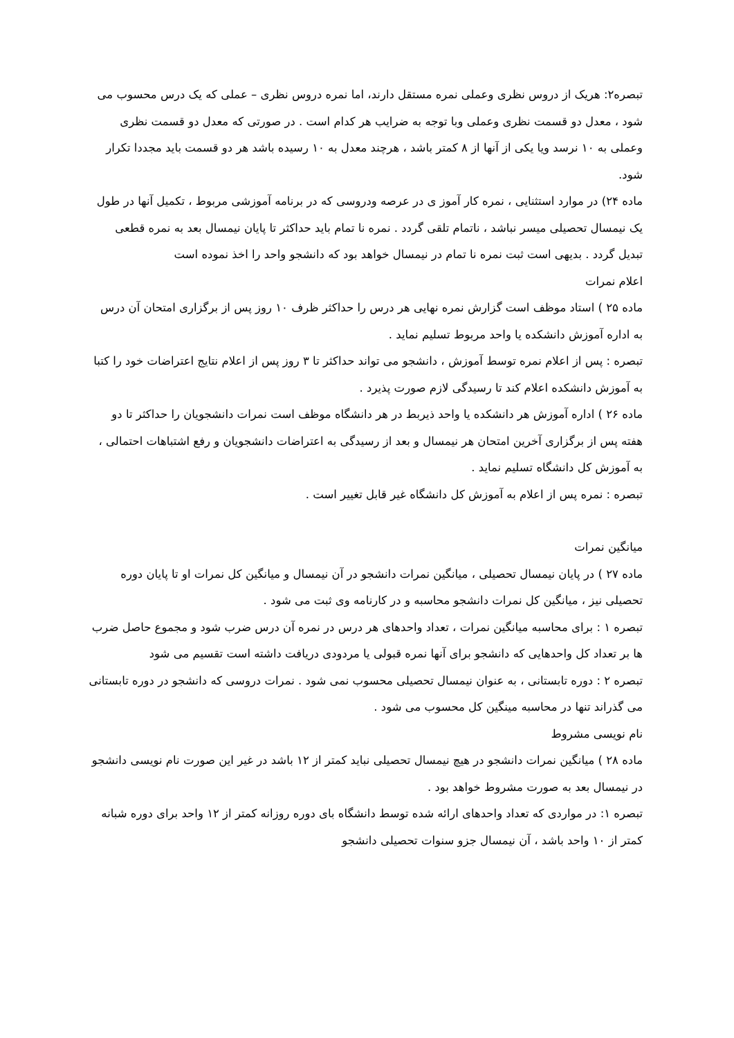تبصره۲: هریک از دروس نظری وعملی نمره مستقل دارند، اما نمره دروس نظری – عملی که یک درس محسوب می شود ، معدل دو قسمت نظری وعملی وبا توجه به ضرایب هر کدام است . در صورتی که معدل دو قسمت نظری وعملی به ۱۰ نرسد ویا یکی از آنها از ۸ کمتر باشد ، هرچند معدل به ۱۰ رسیده باشد هر دو قسمت باید مجددا تکرار شود.
ماده ۲۴) در موارد استثنایی ، نمره کار آموز ی در عرصه ودروسی که در برنامه آموزشی مربوط ، تکمیل آنها در طول یک نیمسال تحصیلی میسر نباشد ، ناتمام تلقی گردد . نمره نا تمام باید حداکثر تا پایان نیمسال بعد به نمره قطعی تبدیل گردد . بدیهی است ثبت نمره نا تمام در نیمسال خواهد بود که دانشجو واحد را اخذ نموده است
اعلام نمرات
ماده ۲۵ ) استاد موظف است گزارش نمره نهایی هر درس را حداکثر ظرف ۱۰ روز پس از برگزاری امتحان آن درس به اداره آموزش دانشکده یا واحد مربوط تسلیم نماید .
تبصره : پس از اعلام نمره توسط آموزش ، دانشجو می تواند حداکثر تا ۳ روز پس از اعلام نتایج اعتراضات خود را کتبا به آموزش دانشکده اعلام کند تا رسیدگی لازم صورت پذیرد .
ماده ۲۶ ) اداره آموزش هر دانشکده یا واحد ذیربط در هر دانشگاه موظف است نمرات دانشجویان را حداکثر تا دو هفته پس از برگزاری آخرین امتحان هر نیمسال و بعد از رسیدگی به اعتراضات دانشجویان و رفع اشتباهات احتمالی ، به آموزش کل دانشگاه تسلیم نماید .
تبصره : نمره پس از اعلام به آموزش کل دانشگاه غیر قابل تغییر است .
میانگین نمرات
ماده ۲۷ ) در پایان نیمسال تحصیلی ، میانگین نمرات دانشجو در آن نیمسال و میانگین کل نمرات او تا پایان دوره تحصیلی نیز ، میانگین کل نمرات دانشجو محاسبه و در کارنامه وی ثبت می شود .
تبصره ۱ : برای محاسبه میانگین نمرات ، تعداد واحدهای هر درس در نمره آن درس ضرب شود و مجموع حاصل ضرب ها بر تعداد کل واحدهایی که دانشجو برای آنها نمره قبولی یا مردودی دریافت داشته است تقسیم می شود
تبصره ۲ : دوره تابستانی ، به عنوان نیمسال تحصیلی محسوب نمی شود . نمرات دروسی که دانشجو در دوره تابستانی می گذراند تنها در محاسبه مینگین کل محسوب می شود .
نام نویسی مشروط
ماده ۲۸ ) میانگین نمرات دانشجو در هیچ نیمسال تحصیلی نباید کمتر از ۱۲ باشد در غیر این صورت نام نویسی دانشجو در نیمسال بعد به صورت مشروط خواهد بود .
تبصره ۱: در مواردی که تعداد واحدهای ارائه شده توسط دانشگاه بای دوره روزانه کمتر از ۱۲ واحد برای دوره شبانه کمتر از ۱۰ واحد باشد ، آن نیمسال جزو سنوات تحصیلی دانشجو